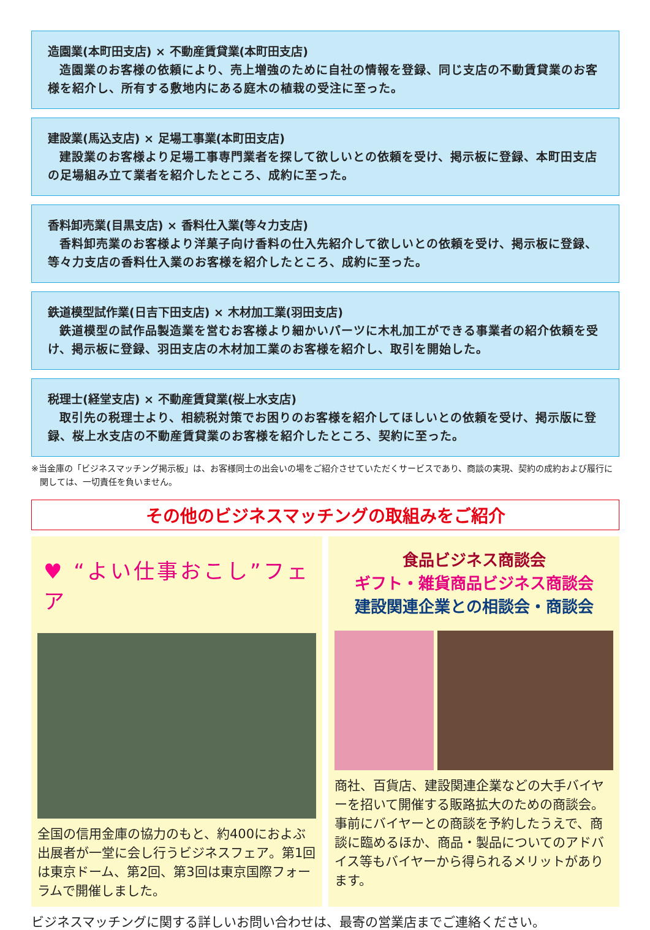造園業(本町田支店) × 不動産賃貸業(本町田支店)
造園業のお客様の依頼により、売上増強のために自社の情報を登録、同じ支店の不動賃貸業のお客様を紹介し、所有する敷地内にある庭木の植栽の受注に至った。
建設業(馬込支店) × 足場工事業(本町田支店)
建設業のお客様より足場工事専門業者を探して欲しいとの依頼を受け、掲示板に登録、本町田支店の足場組み立て業者を紹介したところ、成約に至った。
香料卸売業(目黒支店) × 香料仕入業(等々力支店)
香料卸売業のお客様より洋菓子向け香料の仕入先紹介して欲しいとの依頼を受け、掲示板に登録、等々力支店の香料仕入業のお客様を紹介したところ、成約に至った。
鉄道模型試作業(日吉下田支店) × 木材加工業(羽田支店)
鉄道模型の試作品製造業を営むお客様より細かいパーツに木札加工ができる事業者の紹介依頼を受け、掲示板に登録、羽田支店の木材加工業のお客様を紹介し、取引を開始した。
税理士(経堂支店) × 不動産賃貸業(桜上水支店)
取引先の税理士より、相続税対策でお困りのお客様を紹介してほしいとの依頼を受け、掲示版に登録、桜上水支店の不動産賃貸業のお客様を紹介したところ、契約に至った。
※当金庫の「ビジネスマッチング掲示板」は、お客様同士の出会いの場をご紹介させていただくサービスであり、商談の実現、契約の成約および履行に関しては、一切責任を負いません。
その他のビジネスマッチングの取組みをご紹介
♥ “よい仕事おこし”フェア
全国の信用金庫の協力のもと、約400におよぶ出展者が一堂に会し行うビジネスフェア。第1回は東京ドーム、第2回、第3回は東京国際フォーラムで開催しました。
食品ビジネス商談会
ギフト・雑貨商品ビジネス商談会
建設関連企業との相談会・商談会
商社、百貨店、建設関連企業などの大手バイヤーを招いて開催する販路拡大のための商談会。事前にバイヤーとの商談を予約したうえで、商談に臨めるほか、商品・製品についてのアドバイス等もバイヤーから得られるメリットがあります。
ビジネスマッチングに関する詳しいお問い合わせは、最寄の営業店までご連絡ください。